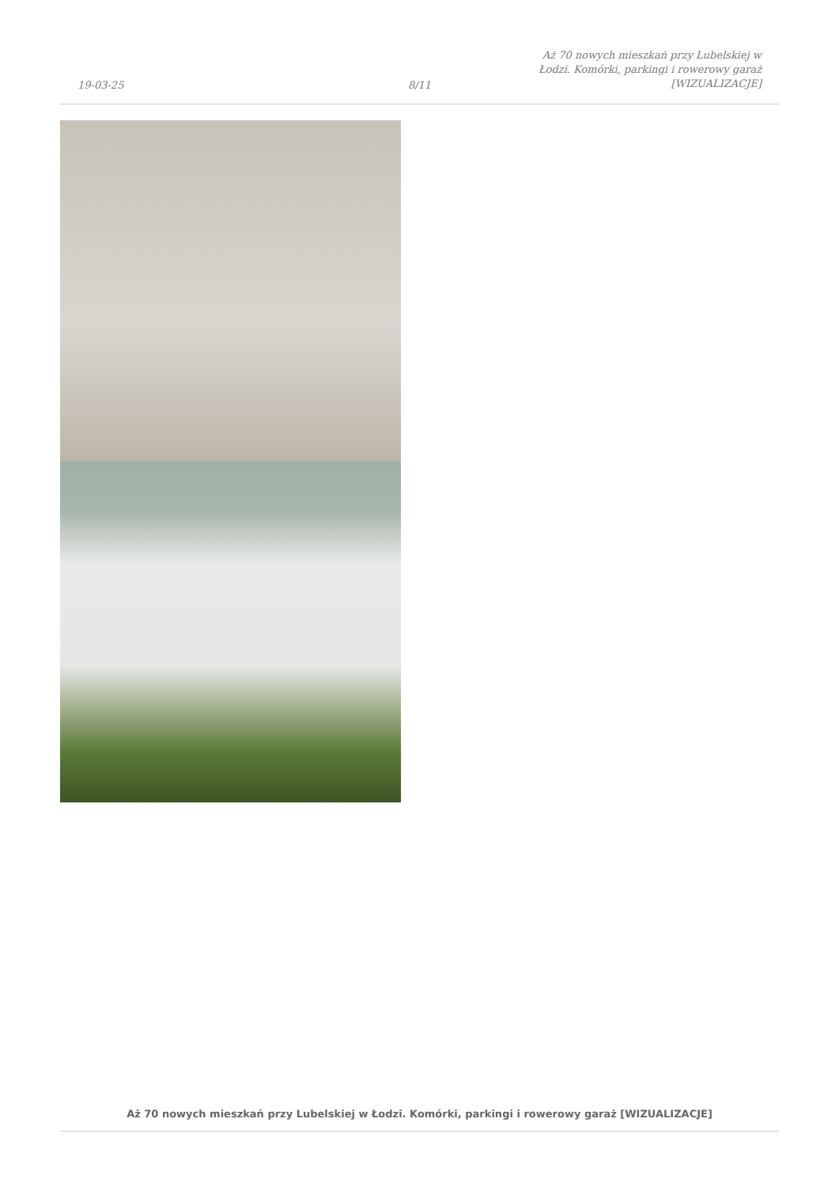19-03-25
8/11
Aż 70 nowych mieszkań przy Lubelskiej w Łodzi. Komórki, parkingi i rowerowy garaż [WIZUALIZACJE]
Aż 70 nowych mieszkań przy Lubelskiej w Łodzi. Komórki, parkingi i rowerowy garaż [WIZUALIZACJE]